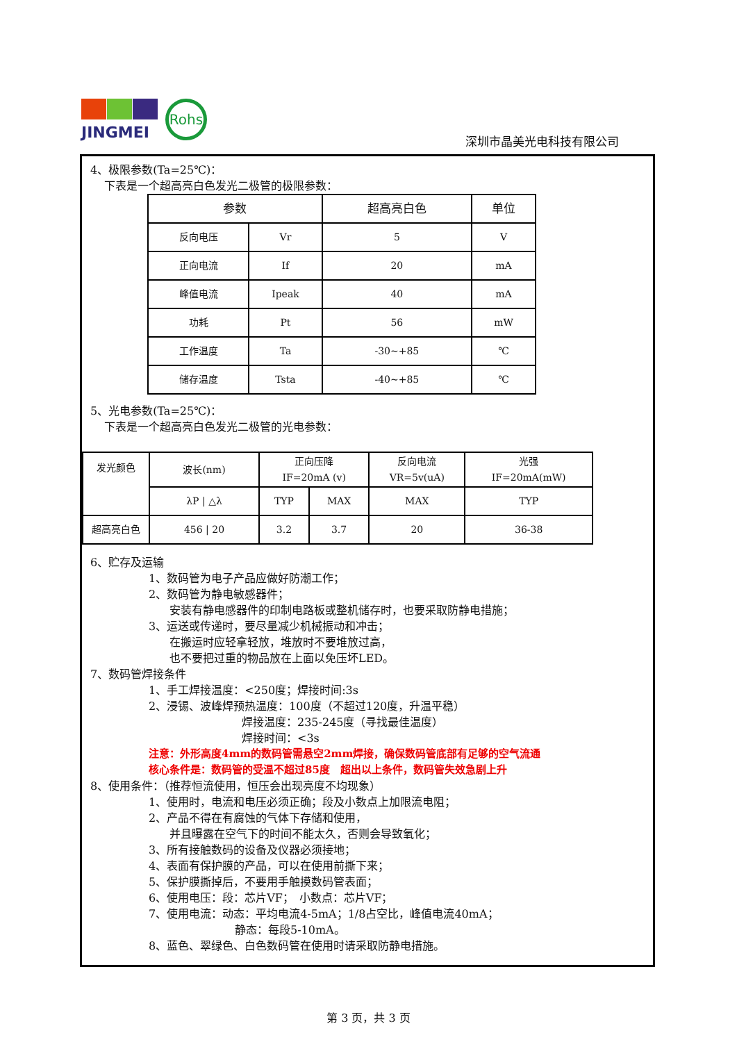JINGMEI Rohs
深圳市晶美光电科技有限公司
4、极限参数(Ta=25℃)：
下表是一个超高亮白色发光二极管的极限参数：
| 参数 | | 超高亮白色 | 单位 |
| --- | --- | --- | --- |
| 反向电压 | Vr | 5 | V |
| 正向电流 | If | 20 | mA |
| 峰值电流 | Ipeak | 40 | mA |
| 功耗 | Pt | 56 | mW |
| 工作温度 | Ta | -30~+85 | ℃ |
| 储存温度 | Tsta | -40~+85 | ℃ |
5、光电参数(Ta=25℃)：
下表是一个超高亮白色发光二极管的光电参数：
| 发光颜色 | 波长(nm) | 正向压降 IF=20mA (v) | | 反向电流 VR=5v(uA) | 光强 IF=20mA(mW) |
| --- | --- | --- | --- | --- | --- |
| | λP / △λ | TYP | MAX | MAX | TYP |
| 超高亮白色 | 456 / 20 | 3.2 | 3.7 | 20 | 36-38 |
6、贮存及运输
1、数码管为电子产品应做好防潮工作；
2、数码管为静电敏感器件；
安装有静电感器件的印制电路板或整机储存时，也要采取防静电措施；
3、运送或传递时，要尽量减少机械振动和冲击；
在搬运时应轻拿轻放，堆放时不要堆放过高，
也不要把过重的物品放在上面以免压坏LED。
7、数码管焊接条件
1、手工焊接温度：<250度；焊接时间:3s
2、浸锡、波峰焊预热温度：100度（不超过120度，升温平稳）
焊接温度：235-245度（寻找最佳温度）
焊接时间：<3s
注意：外形高度4mm的数码管需悬空2mm焊接，确保数码管底部有足够的空气流通
核心条件是：数码管的受温不超过85度　超出以上条件，数码管失效急剧上升
8、使用条件：（推荐恒流使用，恒压会出现亮度不均现象）
1、使用时，电流和电压必须正确；段及小数点上加限流电阻；
2、产品不得在有腐蚀的气体下存储和使用，
并且曝露在空气下的时间不能太久，否则会导致氧化；
3、所有接触数码的设备及仪器必须接地；
4、表面有保护膜的产品，可以在使用前撕下来；
5、保护膜撕掉后，不要用手触摸数码管表面；
6、使用电压：段：芯片VF；　小数点：芯片VF；
7、使用电流：动态：平均电流4-5mA；1/8占空比，峰值电流40mA；
静态：每段5-10mA。
8、蓝色、翠绿色、白色数码管在使用时请采取防静电措施。
第 3 页，共 3 页